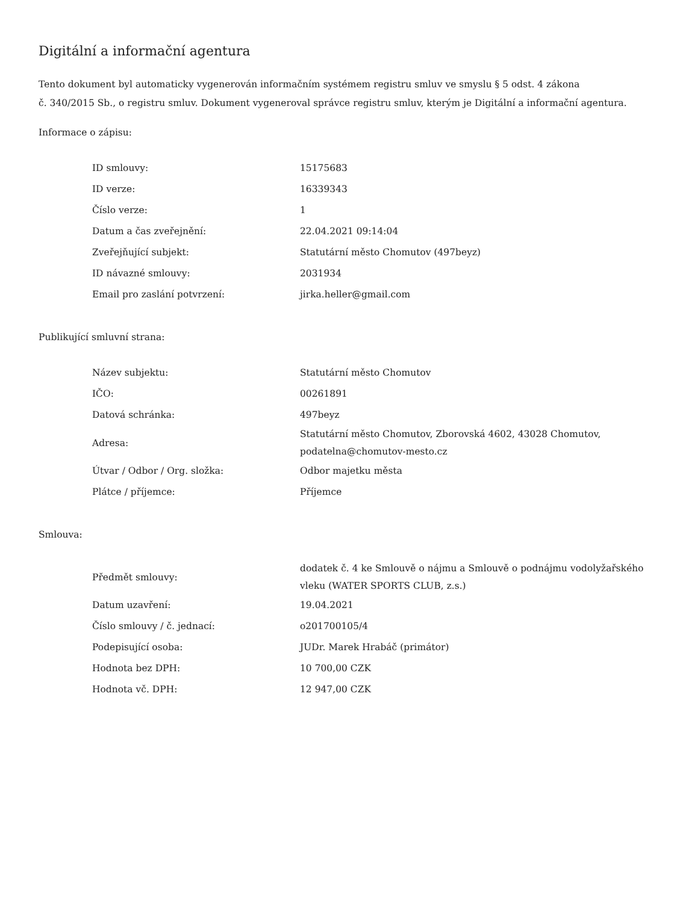Digitální a informační agentura
Tento dokument byl automaticky vygenerován informačním systémem registru smluv ve smyslu § 5 odst. 4 zákona
č. 340/2015 Sb., o registru smluv. Dokument vygeneroval správce registru smluv, kterým je Digitální a informační agentura.
Informace o zápisu:
| ID smlouvy: | 15175683 |
| ID verze: | 16339343 |
| Číslo verze: | 1 |
| Datum a čas zveřejnění: | 22.04.2021 09:14:04 |
| Zveřejňující subjekt: | Statutární město Chomutov (497beyz) |
| ID návazné smlouvy: | 2031934 |
| Email pro zaslání potvrzení: | jirka.heller@gmail.com |
Publikující smluvní strana:
| Název subjektu: | Statutární město Chomutov |
| IČO: | 00261891 |
| Datová schránka: | 497beyz |
| Adresa: | Statutární město Chomutov, Zborovská 4602, 43028 Chomutov, podatelna@chomutov-mesto.cz |
| Útvar / Odbor / Org. složka: | Odbor majetku města |
| Plátce / příjemce: | Příjemce |
Smlouva:
| Předmět smlouvy: | dodatek č. 4 ke Smlouvě o nájmu a Smlouvě o podnájmu vodolyžařského vleku (WATER SPORTS CLUB, z.s.) |
| Datum uzavření: | 19.04.2021 |
| Číslo smlouvy / č. jednací: | o201700105/4 |
| Podepisující osoba: | JUDr. Marek Hrabáč (primátor) |
| Hodnota bez DPH: | 10 700,00 CZK |
| Hodnota vč. DPH: | 12 947,00 CZK |